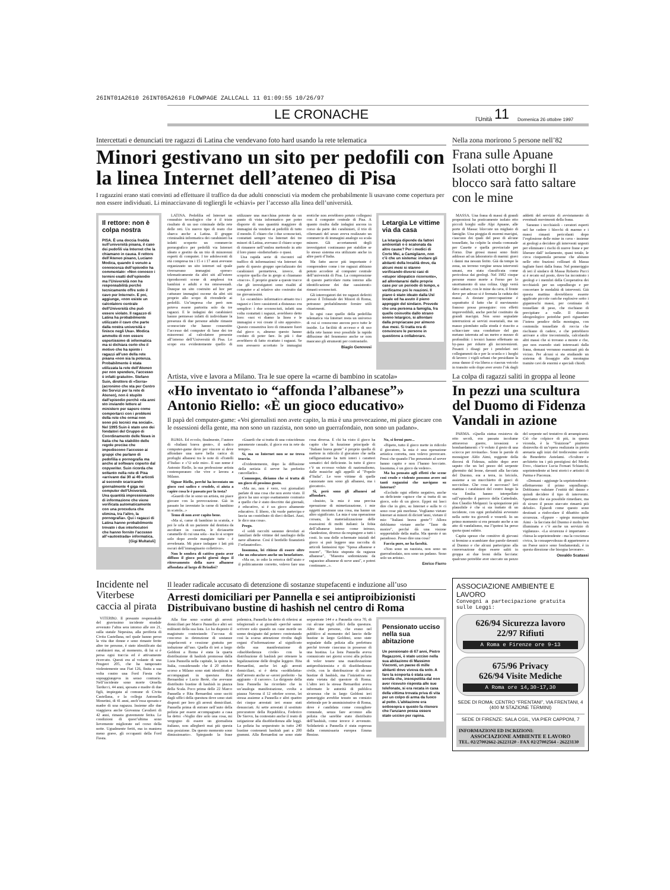26INT01A2610 26INT05A2610 FLOWPAGE ZALLCALL 11 01:09:55 10/26/97
LE CRONACHE
l’Unità
11
Domenica 26 ottobre 1997
Intercettati e denunciati tre ragazzi di Latina che vendevano foto hard usando la rete telematica
Minori gestivano un sito per pedofili con la linea Internet dell’ateneo di Pisa
I ragazzini erano stati convinti ad effettuare il traffico da due adulti conosciuti via modem che probabilmente li usavano come copertura per non essere individuati. Li minacciavano di togliergli le «chiavi» per l’accesso alla linea dell’università.
Nella zona morirono 5 persone nell’82
Frana sulle Apuane Isolati otto borghi Il blocco sarà fatto saltare con le mine
Il rettore: non è colpa nostra
PISA. È una doccia fredda sull’università pisana, il caso dei pedofili via Internet che la chiamano in causa. Il rettore dell’Ateneo pisano, Luciano Modica, quando è venuto a conoscenza dell’episodio ha commentato: «Non conosco i termini esatti dell’episodio ma l’Università non ha responsabilità perchè tecnicamente offre solo il cavo per Internet». E poi, aggiunge, «non esiste un calcolatore centrale dell’Università che può essere violato. Il ragazzo di Latina ha probabilmente utilizzato il cavo che parte dalla nostra università e finisce negli Usa». Modica ammette di non essere espertissimo di informatica ma si dichiara certo che il motivo che ha spinto i ragazzi all’uso della rete pisana «non sia la potenza. Probabilmente è stata utilizzata la rete dell’Ateneo per non spendere, l’accesso è infatti gratuito». Stefano Suin, direttore di «Serra» (acronimo che sta per Centro dei Servizi per la rete di Ateneo), non è stupito dall’episodio perchè «da anni sto inviando lettere al ministero per sapere come comportarci con i problemi della rete che ormai non sono più tecnici ma sociali». Nel 1995 Suin è stato uno dei fondatori del Gruppo di Coordinamento delle News in Italia che ha stabilito delle regole precise che impediscono l’accesso ai gruppi che parlano di pedofilia e pornografia ma anche al software coperto dal copywriter. Suin ricorda che soltanto nella rete di Pisa «arrivano dai 30 ai 40 articoli al secondo scaricando giornalmente 4 giga nei computer dell’Università. Una quantità impressionante di informazione che viene verificata automaticamente con una procedura che elimina, tra l’altro, la pornografia». Qui i ragazzi di Latina hanno probabilmente trovato i due interlocutori che hanno fornito l’accesso all’«autostrada» informatica.
[Gigi Multatuli]
LATINA. Pedofilia ed Internet un connubio tecnologico che è il triste risultato di un uso criminale della rete delle reti. Un nuovo tipo di reato che sbarca anche a Latina. Il gruppo criminalità informatica dei carabinieri ha infatti scoperto un commercio pornografico per pedofili via Internet ideato e gestito da un trio di minorenni esperti di computer. I tre adolescenti di età compresa tra i 15 e i 17 anni avevano organizzato un sito internet sul quale riversavano immagini «prese» telematicamente da altri siti all’estero riproducenti scene di amplessi tra bambini e adulti e tra omosessuali. Dunque un sito costruito ad hoc per catturare immagini oscene da altri siti proprio allo scopo di rivenderle ai pedofili. Un’impresa che però non poteva essere partorita solo da tre ragazzi. E le indagini dei carabinieri hanno permesso infatti di individuare la presenza di due persone adulte rimaste sconosciute che hanno consentito l’accesso del computer di base dei tre minorenni al calcolatore presente all’interno dell’Università di Pisa. Lo scopo era evidentemente quello di utilizzare una macchina potente da un punto di vista informatico per poter disporre di una quantità maggiore di immagini da vendere ai pedofili di tutto il mondo. È chiaro che i due sconosciuti, contattati sempre via Internet dei tre minori di Latina, avevano il chiaro scopo di rimanere nell’ombra mettendo in atto il loro piano «indisturbati» o quasi.
Una rapida serie di riscontri sul traffico di informazioni via Internet da parte di questo gruppo specializzato dei carabinieri permetteva, invece, di scoprire quella che in gergo si chiamano «tracce». È proprio grazie a queste tracce che gli investigatori sono risaliti al computer e al relativo sito costruito dai tre giovanissimi.
Lo «scambio» informatico attuato tra i ragazzi e i loro «assistenti a distanza» era semplice: i due sconosciuti, infatti una volta contattati i ragazzi, avrebbero detto loro: «noi vi diamo la linea e le immagini e voi create il sito apposito». Questo consentiva loro di rimanere fuori dal gioco o, almeno questo hanno creduto di poter fare. In più i due avrebbero di fatto ricattato i ragazzi. Se non avessero accettato le immagini erotiche non avrebbero potuto collegarsi con il computer centrale di Pisa. A quanto risulta dalle indagini ancora in corso da parte dei carabinieri, il trio di cibernauti del sesso aveva realizzato un commercio di immagini analogo su scala minore. Gli accertamenti degli investigatori continuano per stabilire se lo stesso sistema era utilizzato anche in altre parti d’Italia.
Ma fatto ancor più importante è comprendere come i tre ragazzi abbiano potuto accedere al computer centrale dell’università di Pisa. La comprensione di questo particolare ruota intorno alla identificazione dei due «assistenti» rimasti sconosciuti.
Gli interrogatori dei tre ragazzi deferiti presso il Tribunale dei Minori di Roma, potranno probabilmente fornire utili chiarimenti.
In ogni caso quello della pedofilia telematica via Internet resta un universo di cui si conoscono ancora poco tutte le insidie. La facilità di accesso e di uso della rete hanno reso possibile la rapida diffusione del fenomeno anche se non mancano gli strumenti per contrastarlo.
Biagio Genovesi
Letargia Le vittime via da casa
La letargia dipende da fattori ambientali o è scatenata da altre cause? Per i medici di Corte Mei, a Camigliano, non c’è che un sistema: invitare gli abitanti della località dove, da alcuni mesi si stanno verificando diversi casi di «stupor idiopatico ricorrente», ad allontanarsi dalle proprie case per un periodo di tempo, e verificarne poi le reazioni. Il piano è stato ideato dalla Usl locale ed ha avuto il pieno appoggio del sindaco. Prevede che una persona a famiglia, fra quelle coinvolte dallo strano sonno letargico, si allontani dalla propriacase per almeno due mesi. Si tratta ora di convincere le persone in questione a collaborare.
MASSA. Una frana di massi di grandi proporzioni ha praticamente isolato otto piccoli borghi sulle Alpi Apuane, alle porte di Massa: bloccate un migliaio di famiglie. Una pioggia di enormi macigni, ciascuno dei quali del peso di alcune tonnellate, ha colpito la strada comunale per Casette e quella provinciale per Forno. Due grossi massi sono finiti addosso ad un laboratorio di marmi: gravi i danni ma nessun ferito. Già da tempo la zona, un terreno vergine senza interventi umani, era stata classificata come pericolosa dai geologi. Nel 1982 cinque persone erano morte a Forno per lo smottamento di una colina. Oggi verrà fatto saltare, con le mine da cava, il fronte dove per adesso si è fermata la caduta dei massi. A destare preoccupazione è soprattutto il fatto che il movimento franoso possa proseguire: con effetti imprevedibili, anche perché costituito da grandi macigni. Non sono segnalate interruzioni ai servizi essenziali, ma un masso piombato sulla strada è riuscito a schiacciare una condutture del gas metano interrata ad un metro e mezzo di profondità: i tecnici hanno effettuato un by-pass per ridurre gli inconvenienti. Pesanti i disagi per i pendolari nei collegamenti da e per la scuola o i luoghi di lavoro: i vigili urbani che presidiano la zona danno il via libera a ciascun veicolo in transito solo dopo aver avuto l’ok dagli addetti del servizio di avvistamento di eventuali movimenti della frana.
Saranno i tecchiaioli - cavatori esperti nel far cadere i blocchi di marmo e i massi rimasti pericolanti dopo l’esplosione delle mine in cava - insieme ai geologi a decidere gli interventi urgenti per eliminare i rischi di nuove frane e per liberare dall’ isolamento, quasi totale, le circa cinquemila persone che abitano nelle otto frazioni collinari di Massa tagliate fuori dalla frana. Nel pomeriggio di ieri il sindaco di Massa Roberto Pucci si è recato sul posto, dove ha incontrato i geologi e i membri della Cooperativa dei tecchiaioli per un sopralluogo e per concertare le modalità di interventi. Già questa mattina dovrebbero esserre applicate piccole cariche esplosive sotto i giganteschi massi, per centinaia di tonnellate di peso, che rischiano di precipitare a valle. Il dissesto idrogeologico potrebbe però riguardare l’intera pendice della montagna, con centomila tonnellate di roccia che rischiano di cadere, e che potrebbero arrivare a oltre trecentomila, calcolando altri massi che si trovano a monte e che, pur non essendo stati interessati dalla frana, domani verranno esaminati più da vicino. Per alcuni si sta studiando un sistema di fissaggio alla montagna tramite cavi de enormi e speciali chiodi.
Artista, vive e lavora a Milano. Tra le sue opere la «carne di bambino in scatola»
«Ho inventato io “affonda l’albanese”» Antonio Riello: «È un gioco educativo»
Il papà del computer-game: «Voi giornalisti non avete capito, la mia è una provocazione, mi piace giocare con le ossessioni della gente, ma non sono un razzista, non sono un guerrafondaio, non sono un padano».
ROMA. Ed eccolo, finalmente, l’autore di «Italiani brava gente», il sadico computer-game dove per vincere si deve affondare una nave bella carica di profughi albanesi tra le note di «Fratelli d’Italia» e «’O sole mio». Il suo nome è Antonio Riello, la sua professione artista contemporaneo che vive e lavora a Milano.
Signor Riello, perché ha inventato un gioco così sadico e crudele, ci aiuta a capire cosa le è passato per la testa?
«Guardi che io sono un artista, mi piace giocare con la provocazione. Già in passato ho inventato la carne di bambino in scatola...»
Temo di non aver capito bene.
«Ma sì, carne di bambino in scatola, e poi le urla di un paziente dal dentista da ascoltare in cassetta, le diciassette caramelle di cui una sola - ma lo si scopre solo dopo averle mangiate tutte - è avvelenata. Mi piace indagare i lati più oscuri dell’immaginario collettivo».
Non le sembra di cattivo gusto aver diffuso il gioco pochi giorni dopo il ritrovamento della nave albanese affondata al largo di Brindisi?
«Guardi che si tratta di una coincidenza puramente casuale, il gioco era in rete da tempo».
Sì, ma su Internet non se ne trova traccia.
«Evidentemente, dopo la diffusione della notizia il server ha preferito cancellarlo».
Comunque, diciamo che si tratta di un gioco di pessimo gusto.
«Ma no, non è vero, voi giornalisti parlate di una cosa che non avete visto. Il gioco ha uno scopo esattamente contrario a quello che è stato descritto dai giornali, è educativo, si è un gioco altamente educativo. E libero, chi vuole partecipa e lascia un contributo di dieci dollari. Anzi, le dico una cosa».
Prego.
«I soldi raccolti saranno devoluti ai familiari delle vittime del naufragio della nave albanese. Così il bordello finanzierà l’orfanatrofio».
Insomma, lei ritiene di essere oltre che un educatore anche un benefattore.
«Ma no, io odio la retorica dell’aiuto e il politicamente corretto, volevo fare una cosa diversa. E chi ha visto il gioco ha capito che la funzione principale di "Italiani brava gente" è proprio quella di mettere in ridicolo il giocatore che nella raffigurazione ha tutti interi i caratteri somatici del deficiente. In tutto il gioco c’è un eccesso voluto di nazionalismo, dalle musiche agli appelli al "Popolo d’Italia". Le vere vittime di quelle cannonate non sono gli albanesi, ma i giocatori».
Sì, però sono gli albanesi ad affondare.
«Insisto, la mia è una precisa operazione di mimetizzazione, i mie oggetti mostrano una cosa, ma hanno un altro significato. La mia è una operazione corsara, la materializzazione delle ossessioni di molti italiani: la fobia dell’albanese inteso come intruso, clandestino, diverso da respingere a tutti i costi. In una delle schermate iniziali del gioco si può leggere una raccolta di articoli fantasiosi tipo "Sposa albanese e muore", "Recluta stuprata da ragazza albanese", "Maestra sodomizzata da ragazzino albanese di nove anni", e potrei continuare...».
No, si fermi pure...
«Ripeto, tutto il gioco mette in ridicolo il giocatore, la mia è una operazione artistica corretta, non volevo provocare. Pensi che quando l’ho presentato al server hanno capito e non l’hanno bocciato. Insomma, è un gioco da vedere».
Ma ha pensato agli effetti che scene così crude e violente possono avere sui tanti ragazzini che navigano su Internet?
«Escludo ogni effetto negativo, anche un deficiente capisce che si tratta di un gioco, solo di un gioco. Eppoi mi lasci dire che in giro, su Internet e sulla tv ci sono cose più morbose. Vogliamo vietare Internet ai minori di diciott’anni, vietare il mio "Italiani brava gente"? Allora dobbiamo vietare anche "Tano da morire", perché dà una visione sopportabile della mafia. Ma questo è un paradosso. Posso dire una cosa?
Faccia pure, ne ha facoltà.
«Non sono un razzista, non sono un guerrafondaio, non sono un padano. Sono solo un artista».
Enrico Fierro
La colpa di ragazzi saliti in groppa al leone
In pezzi una scultura del Duomo di Fidenza Vandali in azione
PARMA. «Quella statua resisteva da otto secoli, era passata incolume attraverso guerre, invasioni e bombardamenti: c’è voluto il gesto di una sciocca per rovinarla». Sono le parole di monsignor Aldo Aimi, reggente della diocesi di Fidenza, subito dopo aver saputo che un bel pezzo del serpente ghermito dal leone, davanti alla facciata del Duomo, era a terra, in briciole, assieme a un mucchietto di gusci di noccioline. Che cosa è successo? Ieri mattina i carabinieri del centro lungo la via Emilia hanno interpellato sull’episodio il parroco della Cattedrale, don Claudio Melgazzi: la spiegazione più plausibile è che si sia trattato di un incidente, con ogni probabilità avvenuto nella notte tra giovedì e venerdì. In un primo momento si era pensato anche a un atto di vandalismo, ma l’ipotesi ha perso quota quasi subito.
Capita spesso che comitive di giovani si fermino a scambiare due parole davanti al Duomo e che alcuni partecipino alla conversazione dopo essere saliti in groppa ai due leoni della facciata: qualcuno potrebbe aver staccato un pezzo del serpente nel tentativo di arrampicarsi. Ciò che colpisce di più, in questa vicenda, è la “fruizione” piuttosto disinvolta di un’opera realizzata in pietra arenaria agli inizi del tredicesimo secolo da Benedetto Antelami. «Scultore e architetto tra i più prestigiosi del Medio Evo», chiarisce Lucia Fornari Schianchi, soprintendente ai beni storici e artistici di Parma e Piacenza.
«Domani - aggiunge la soprintendente - effettueremo il primo sopralluogo. Dobbiamo valutare l’entità del danno e quindi decidere il tipo di intervento. Speriamo che sia possibile rimediare, ma di sicuro il pezzo staccato rimarrà più debole». Episodi come questo sono destinati a rinfocolare il dibattito sulla sicurezza. «Eppure - spiega monsignor Aimi - la facciata del Duomo è molto ben illuminata e c’è anche un servizio di vigilanza». «La sicurezza è importante - chiosa la soprintendente - ma la coscienza civica, la consapevolezza di appartenere a un Paese unico sono fondamentali, è in questa direzione che bisogna lavorare».
Osvaldo Scatassi
Incidente nel Viterbese caccia al pirata
VITERBO. Il presunto responsabile del gravissimo incidente stradale avvenuto l’altra sera intorno alle ore 21, sulla statale Nepesina, alla periferia di Civita Castellana, nel quale hanno perso la vita due donne e sono rimaste ferite altre tre persone, è stato identificato dai carabinieri ma, al momento, di lui si è persa ogni traccia ed è attivamente ricercato. Questi era al volante di una Peugeot 205, che ha tamponato violentemente una Fiat 126, finita a sua volta contro una Ford Fiesta che sopraggiungeva in senso contrario. Nell’incidente sono morte Ornella Tarducci, 44 anni, sposata e madre di due figli, impiegata al comune di Civita Castellana, e la collega Antonella Monetini, di 41 anni, anch’essa sposata e madre di una ragazza. Insieme alle due viaggiava anche Giovanna Cavalieri di 42 anni, rimasta gravemente ferita. Le condizioni di quest’ultima sono lievemente migliorate nel corso della notte. Ugualmente feriti, ma in maniera meno grave, gli occupanti della Ford Fiesta.
Il leader radicale accusato di detenzione di sostanze stupefacenti e induzione all’uso
Arresti domiciliari per Pannella e sei antiproibizionisti Distribuivano bustine di hashish nel centro di Roma
Alla fine sono scattati gli arresti domiciliari per Marco Pannella e altri sei militanti della sua lista. Lo ha disposto il magistrato contestando l’accusa di concorso in detenzione di sostanze stupefacenti e cessione gratuita per induzione all’uso. Quella di ieri a largo Goldoni a Roma è stata la quarta distribuzione di hashish promossa dalla Lista Pannella nella capitale, la quinta in Italia, considerando che il 20 ottobre scorso a Milano sono stati identificati e accompagnati in questura Rita Bernardini e Lucio Bertè, che avevano distribuito bustine di hashish in piazza della Scala. Poco prima delle 22 Marco Pannella e Rita Bernardini sono usciti dagli uffici della questura dove sono stati disposti per loro gli arresti domiciliari. Pannella prima di entrare nell’auto della polizia per essere accompagnato a casa ha detto: «Voglio dire solo una cosa, mi vergogno di essere un giornalista italiano, non allegherò mai più questa mia posizione. Da questo momento sono dimissionario». Spiegando la frase polemica, Pannella ha detto di riferirsi ai telegiornali e ai giornali «perchè sanno scrivere solo quando un cane morde un uomo designato dal potere» contestando così la scarsa attenzione rivolta dagli organi d’informazione al significato della sua manifestazione di «disobbedienza civile» con la distribuzione di hashish per ottenere la legalizzazione delle droghe leggere. Rita Bernardini, anche lei agli arresti domiciliari, si è detta «soddisfatta» dell’arresto anche se «avrei preferito - ha aggiunto - il carcere». La dirigente della lista Pannella ha ricordato che in un’analoga manifestazione, svolta a piazza Navona il 12 ottobre scorso, lei stessa assieme a Pannella e altri quattro dei cinque arrestati ieri erano stati denunciati. Ai sette arrestati il sostituto procuratore della Repubblica, Federico De Siervo, ha contestato anche il reato di istigazione alla disobbedienza alle leggi. La polizia ha sequestrato in tutto 240 bustine contenenti hashish pari a 200 grammi. Alla Bernardini ne sono state sequestrate 144 e a Pannella circa 70, di cui alcune negli uffici della questura. Altre due persone, che erano nel pubblico al momento del lancio delle bustine in largo Goldoni, sono state segnalate dalla polizia alla prefettura perché trovate ciascuna in possesso di una bustina. La lista Pannella aveva comunicato nei giorni scorsi alla polizia di voler tenere una manifestazione antiproibizionista e di disobbedienza civile, con la distribuzione di alcune bustine di hashish, ma l’iniziativa era stata vietata dal questore di Roma. L’altro ieri la stessa Bernardini aveva informato le autorità di pubblica sicurezza che in largo Goldoni ieri pomeriggio avrebbe tenuto un comizio elettorale per le amministrative di Roma, dove è candidata come consigliere comunale, senza fare accenno alla polizia che sarebbe stato distribuito dell’hashish, come invece è avvenuto. Solidarietà a Pannella è stata espressa dalla commissaria europea Emma Bonino.
Pensionato ucciso nella sua abitazione
Un pensionato di 67 anni, Pietro Ragazzoni, è stato ucciso nella sua abitazione di Massimo Visconti, un paese di mille abitanti dove viveva da solo. A fare la scoperta è stata una sorella che, insospettita dal non aver ricevuto risposta alle sue telefonate, si era recata in casa della vittima trovata priva di vita per un colpo di arma da fuoco al petto. L’abitazione era sottosopra e questo fa ritenere che l’anziano possa essere stato ucciso per rapina.
ASSOCIAZIONE AMBIENTE E LAVORO
Convegni a partecipazione gratuita sulle Leggi:
626/94 Sicurezza lavoro
22/97 Rifiuti
A Roma e Firenze ore 9-13
675/96 Privacy
626/94 Visite Mediche
A Roma ore 14,30-17,30
SEDE DI ROMA: CENTRO “FRENTANI”, VIA FRENTANI, 4
(400 M STAZIONE TERMINI)
SEDE DI FIRENZE: SALA CGIL, VIA PIER CAPPONI, 7
INFORMAZIONI ED ISCRIZIONI:
ASSOCIAZIONE AMBIENTE E LAVORO
TEL. 02/27002662-26223120 - FAX 02/27002564 - 26223130